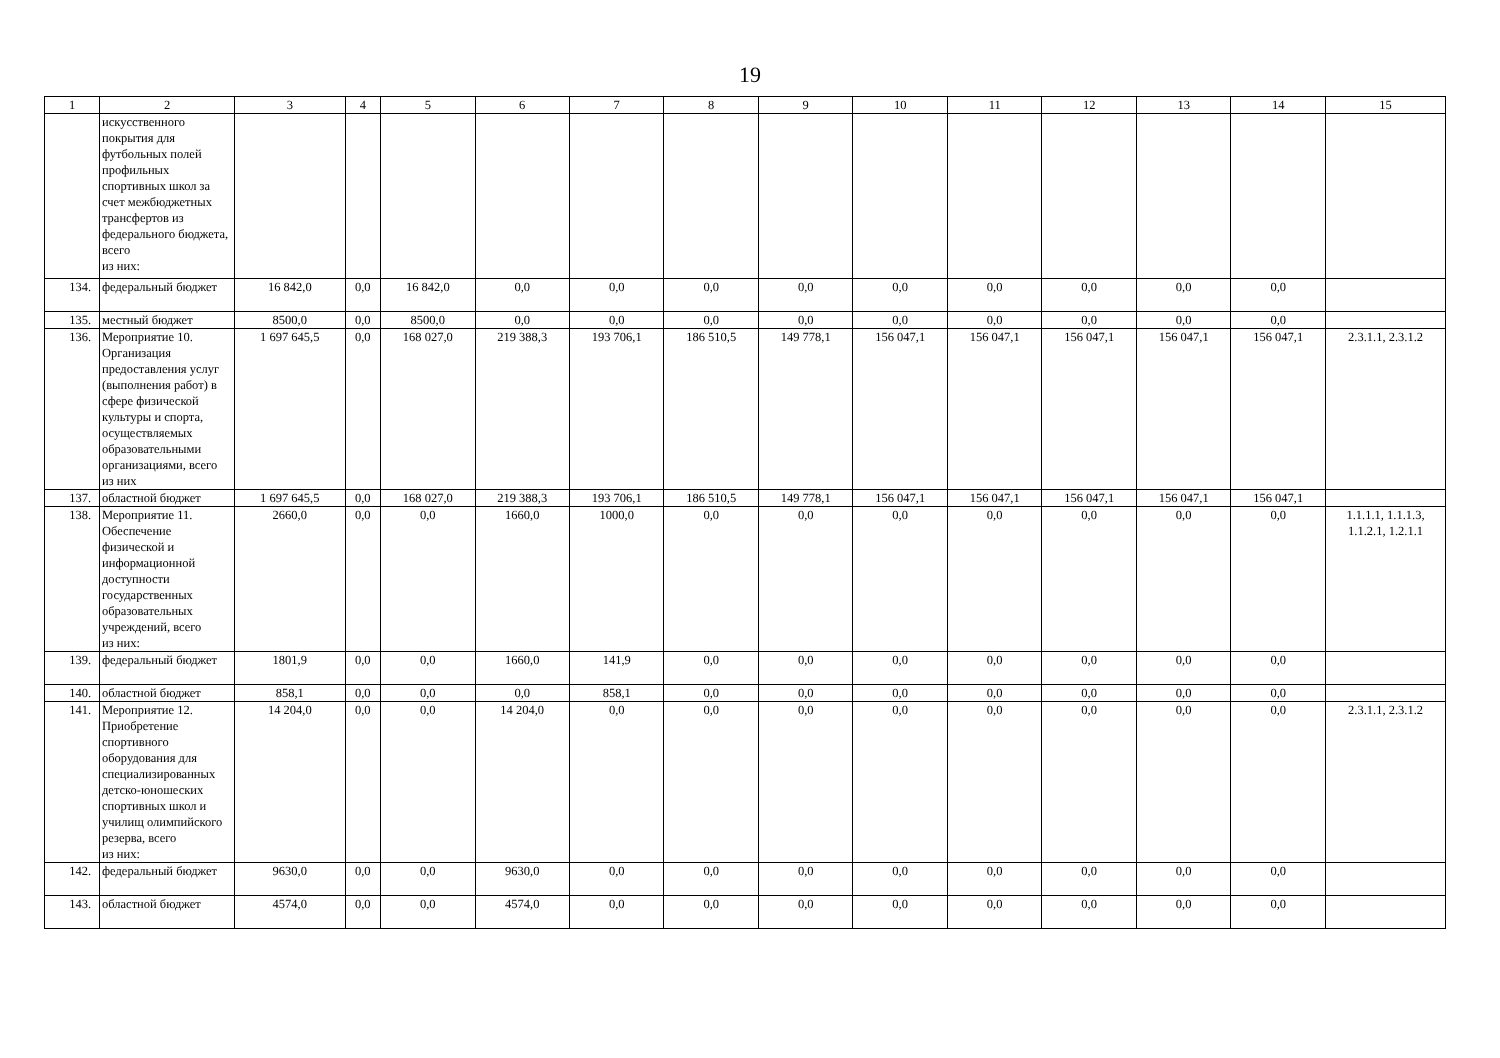19
| 1 | 2 | 3 | 4 | 5 | 6 | 7 | 8 | 9 | 10 | 11 | 12 | 13 | 14 | 15 |
| --- | --- | --- | --- | --- | --- | --- | --- | --- | --- | --- | --- | --- | --- | --- |
| | искусственного покрытия для футбольных полей профильных спортивных школ за счет межбюджетных трансфертов из федерального бюджета, всего из них: | | | | | | | | | | | | | |
| 134. | федеральный бюджет | 16 842,0 | 0,0 | 16 842,0 | 0,0 | 0,0 | 0,0 | 0,0 | 0,0 | 0,0 | 0,0 | 0,0 | 0,0 | |
| 135. | местный бюджет | 8500,0 | 0,0 | 8500,0 | 0,0 | 0,0 | 0,0 | 0,0 | 0,0 | 0,0 | 0,0 | 0,0 | 0,0 | |
| 136. | Мероприятие 10. Организация предоставления услуг (выполнения работ) в сфере физической культуры и спорта, осуществляемых образовательными организациями, всего из них | 1 697 645,5 | 0,0 | 168 027,0 | 219 388,3 | 193 706,1 | 186 510,5 | 149 778,1 | 156 047,1 | 156 047,1 | 156 047,1 | 156 047,1 | 156 047,1 | 2.3.1.1, 2.3.1.2 |
| 137. | областной бюджет | 1 697 645,5 | 0,0 | 168 027,0 | 219 388,3 | 193 706,1 | 186 510,5 | 149 778,1 | 156 047,1 | 156 047,1 | 156 047,1 | 156 047,1 | 156 047,1 | |
| 138. | Мероприятие 11. Обеспечение физической и информационной доступности государственных образовательных учреждений, всего из них: | 2660,0 | 0,0 | 0,0 | 1660,0 | 1000,0 | 0,0 | 0,0 | 0,0 | 0,0 | 0,0 | 0,0 | 0,0 | 1.1.1.1, 1.1.1.3, 1.1.2.1, 1.2.1.1 |
| 139. | федеральный бюджет | 1801,9 | 0,0 | 0,0 | 1660,0 | 141,9 | 0,0 | 0,0 | 0,0 | 0,0 | 0,0 | 0,0 | 0,0 | |
| 140. | областной бюджет | 858,1 | 0,0 | 0,0 | 0,0 | 858,1 | 0,0 | 0,0 | 0,0 | 0,0 | 0,0 | 0,0 | 0,0 | |
| 141. | Мероприятие 12. Приобретение спортивного оборудования для специализированных детско-юношеских спортивных школ и училищ олимпийского резерва, всего из них: | 14 204,0 | 0,0 | 0,0 | 14 204,0 | 0,0 | 0,0 | 0,0 | 0,0 | 0,0 | 0,0 | 0,0 | 0,0 | 2.3.1.1, 2.3.1.2 |
| 142. | федеральный бюджет | 9630,0 | 0,0 | 0,0 | 9630,0 | 0,0 | 0,0 | 0,0 | 0,0 | 0,0 | 0,0 | 0,0 | 0,0 | |
| 143. | областной бюджет | 4574,0 | 0,0 | 0,0 | 4574,0 | 0,0 | 0,0 | 0,0 | 0,0 | 0,0 | 0,0 | 0,0 | 0,0 | |